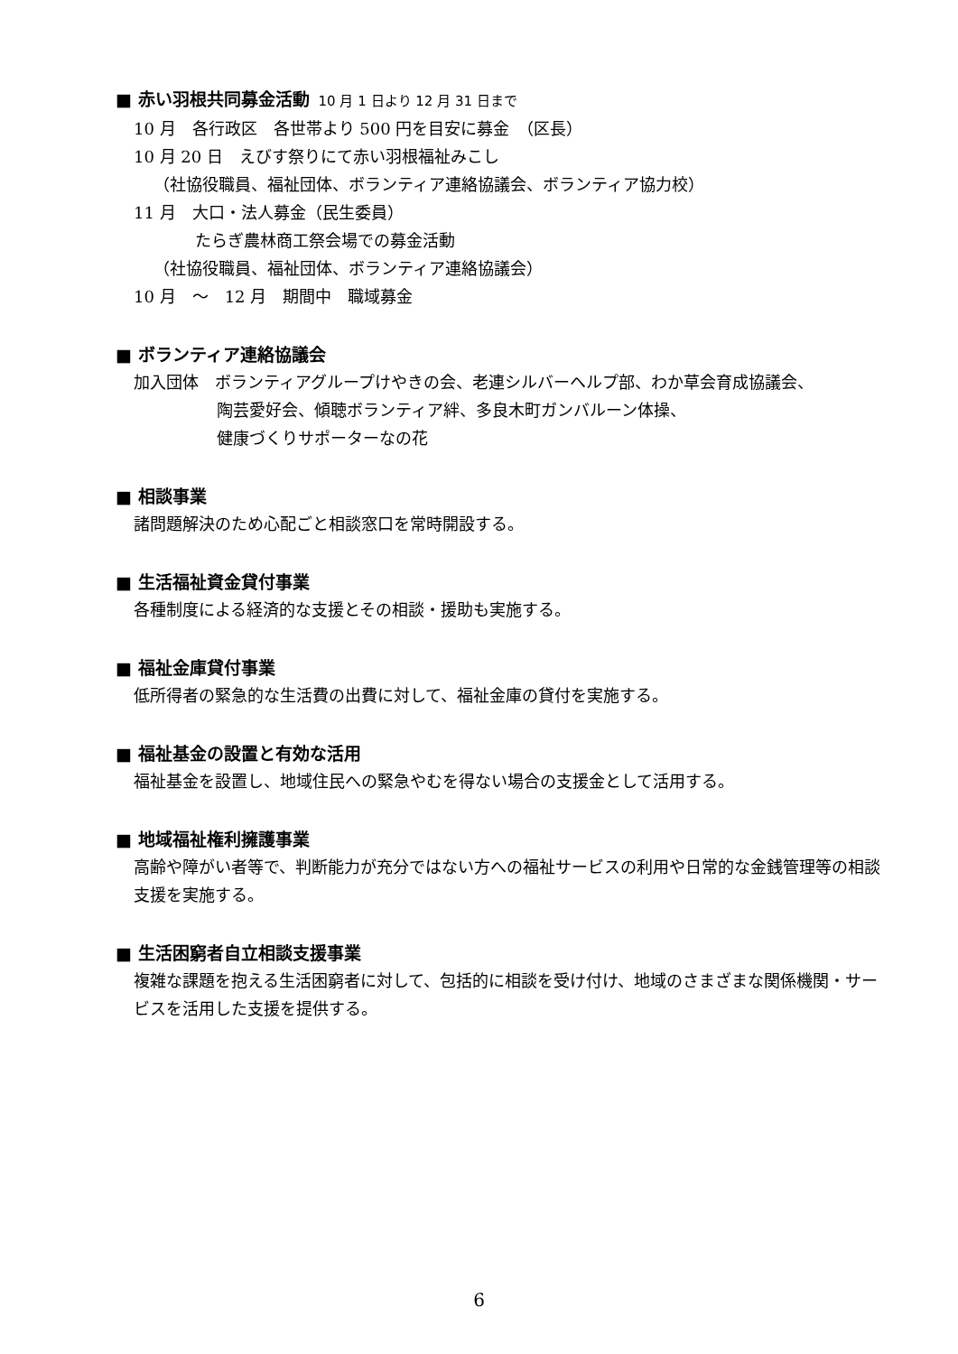■ 赤い羽根共同募金活動 10 月 1 日より 12 月 31 日まで
10 月　各行政区　各世帯より 500 円を目安に募金　（区長）
10 月 20 日　えびす祭りにて赤い羽根福祉みこし
（社協役職員、福祉団体、ボランティア連絡協議会、ボランティア協力校）
11 月　大口・法人募金（民生委員）
たらぎ農林商工祭会場での募金活動
（社協役職員、福祉団体、ボランティア連絡協議会）
10 月　～　12 月　期間中　職域募金
■ ボランティア連絡協議会
加入団体　ボランティアグループけやきの会、老連シルバーヘルプ部、わか草会育成協議会、
陶芸愛好会、傾聴ボランティア絆、多良木町ガンバルーン体操、
健康づくりサポーターなの花
■ 相談事業
諸問題解決のため心配ごと相談窓口を常時開設する。
■ 生活福祉資金貸付事業
各種制度による経済的な支援とその相談・援助も実施する。
■ 福祉金庫貸付事業
低所得者の緊急的な生活費の出費に対して、福祉金庫の貸付を実施する。
■ 福祉基金の設置と有効な活用
福祉基金を設置し、地域住民への緊急やむを得ない場合の支援金として活用する。
■ 地域福祉権利擁護事業
高齢や障がい者等で、判断能力が充分ではない方への福祉サービスの利用や日常的な金銭管理等の相談支援を実施する。
■ 生活困窮者自立相談支援事業
複雑な課題を抱える生活困窮者に対して、包括的に相談を受け付け、地域のさまざまな関係機関・サービスを活用した支援を提供する。
6